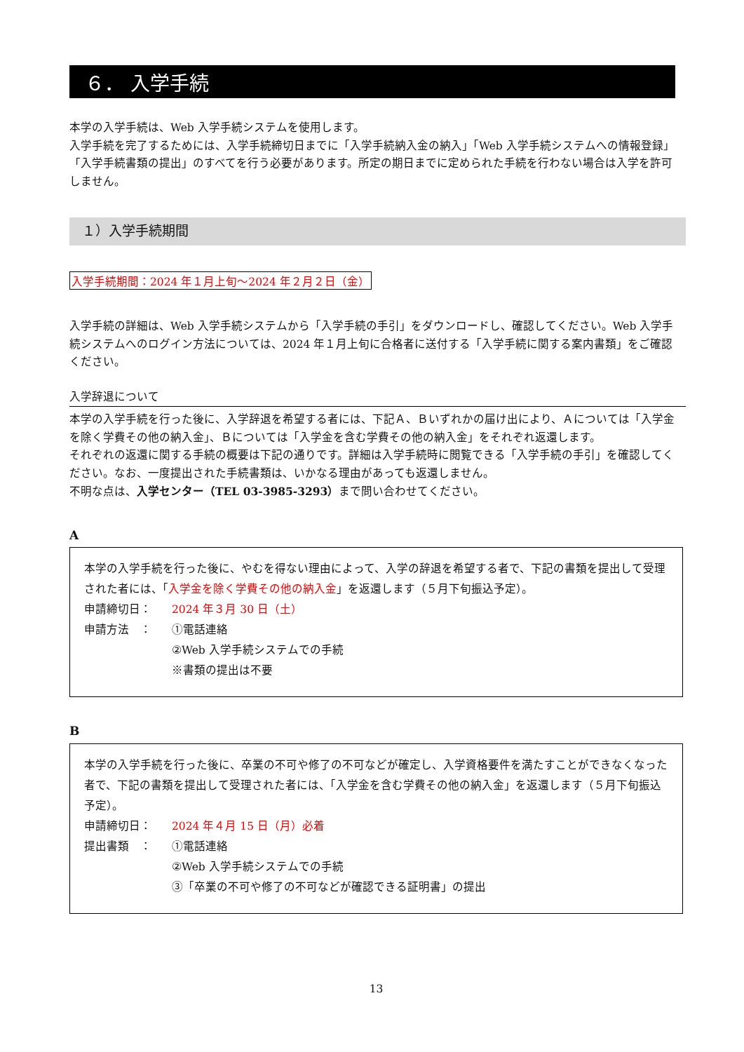６． 入学手続
本学の入学手続は、Web 入学手続システムを使用します。
入学手続を完了するためには、入学手続締切日までに「入学手続納入金の納入」「Web 入学手続システムへの情報登録」「入学手続書類の提出」のすべてを行う必要があります。所定の期日までに定められた手続を行わない場合は入学を許可しません。
１）入学手続期間
入学手続期間：2024 年１月上旬～2024 年２月２日（金）
入学手続の詳細は、Web 入学手続システムから「入学手続の手引」をダウンロードし、確認してください。Web 入学手続システムへのログイン方法については、2024 年１月上旬に合格者に送付する「入学手続に関する案内書類」をご確認ください。
入学辞退について
本学の入学手続を行った後に、入学辞退を希望する者には、下記Ａ、Ｂいずれかの届け出により、Ａについては「入学金を除く学費その他の納入金」、Ｂについては「入学金を含む学費その他の納入金」をそれぞれ返還します。
それぞれの返還に関する手続の概要は下記の通りです。詳細は入学手続時に閲覧できる「入学手続の手引」を確認してください。なお、一度提出された手続書類は、いかなる理由があっても返還しません。
不明な点は、入学センター（TEL 03-3985-3293）まで問い合わせてください。
A
本学の入学手続を行った後に、やむを得ない理由によって、入学の辞退を希望する者で、下記の書類を提出して受理された者には、「入学金を除く学費その他の納入金」を返還します（５月下旬振込予定）。
申請締切日： 2024 年３月 30 日（土）
申請方法　： ①電話連絡
②Web 入学手続システムでの手続
※書類の提出は不要
B
本学の入学手続を行った後に、卒業の不可や修了の不可などが確定し、入学資格要件を満たすことができなくなった者で、下記の書類を提出して受理された者には、「入学金を含む学費その他の納入金」を返還します（５月下旬振込予定）。
申請締切日： 2024 年４月 15 日（月）必着
提出書類　： ①電話連絡
②Web 入学手続システムでの手続
③「卒業の不可や修了の不可などが確認できる証明書」の提出
13